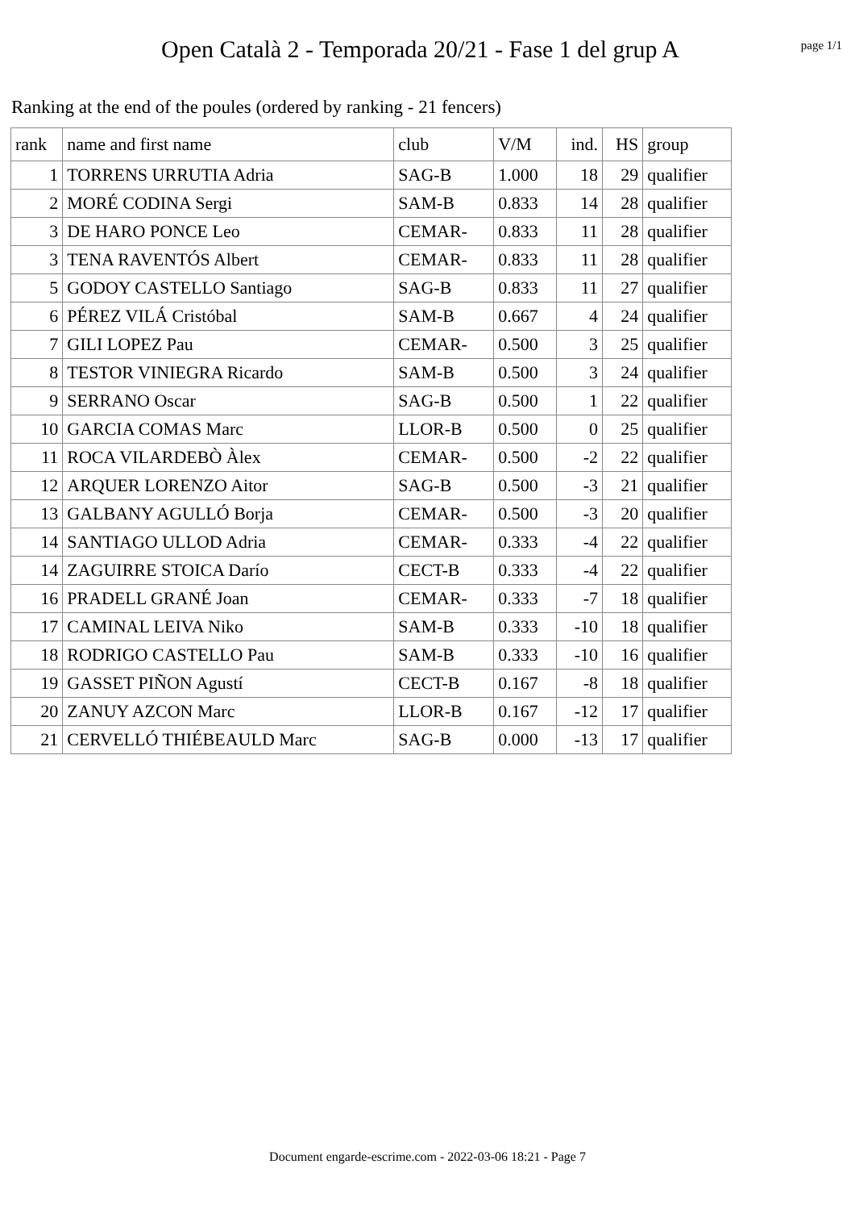Open Català 2 - Temporada 20/21 - Fase 1 del grup A
page 1/1
Ranking at the end of the poules (ordered by ranking - 21 fencers)
| rank | name and first name | club | V/M | ind. | HS | group |
| --- | --- | --- | --- | --- | --- | --- |
| 1 | TORRENS URRUTIA Adria | SAG-B | 1.000 | 18 | 29 | qualifier |
| 2 | MORÉ CODINA Sergi | SAM-B | 0.833 | 14 | 28 | qualifier |
| 3 | DE HARO PONCE Leo | CEMAR- | 0.833 | 11 | 28 | qualifier |
| 3 | TENA RAVENTÓS Albert | CEMAR- | 0.833 | 11 | 28 | qualifier |
| 5 | GODOY CASTELLO Santiago | SAG-B | 0.833 | 11 | 27 | qualifier |
| 6 | PÉREZ VILÁ Cristóbal | SAM-B | 0.667 | 4 | 24 | qualifier |
| 7 | GILI LOPEZ Pau | CEMAR- | 0.500 | 3 | 25 | qualifier |
| 8 | TESTOR VINIEGRA Ricardo | SAM-B | 0.500 | 3 | 24 | qualifier |
| 9 | SERRANO Oscar | SAG-B | 0.500 | 1 | 22 | qualifier |
| 10 | GARCIA COMAS Marc | LLOR-B | 0.500 | 0 | 25 | qualifier |
| 11 | ROCA VILARDEBÒ Àlex | CEMAR- | 0.500 | -2 | 22 | qualifier |
| 12 | ARQUER LORENZO Aitor | SAG-B | 0.500 | -3 | 21 | qualifier |
| 13 | GALBANY AGULLÓ Borja | CEMAR- | 0.500 | -3 | 20 | qualifier |
| 14 | SANTIAGO ULLOD Adria | CEMAR- | 0.333 | -4 | 22 | qualifier |
| 14 | ZAGUIRRE STOICA Darío | CECT-B | 0.333 | -4 | 22 | qualifier |
| 16 | PRADELL GRANÉ Joan | CEMAR- | 0.333 | -7 | 18 | qualifier |
| 17 | CAMINAL LEIVA Niko | SAM-B | 0.333 | -10 | 18 | qualifier |
| 18 | RODRIGO CASTELLO Pau | SAM-B | 0.333 | -10 | 16 | qualifier |
| 19 | GASSET PIÑON Agustí | CECT-B | 0.167 | -8 | 18 | qualifier |
| 20 | ZANUY AZCON Marc | LLOR-B | 0.167 | -12 | 17 | qualifier |
| 21 | CERVELLÓ THIÉBEAULD Marc | SAG-B | 0.000 | -13 | 17 | qualifier |
Document engarde-escrime.com - 2022-03-06 18:21 - Page 7